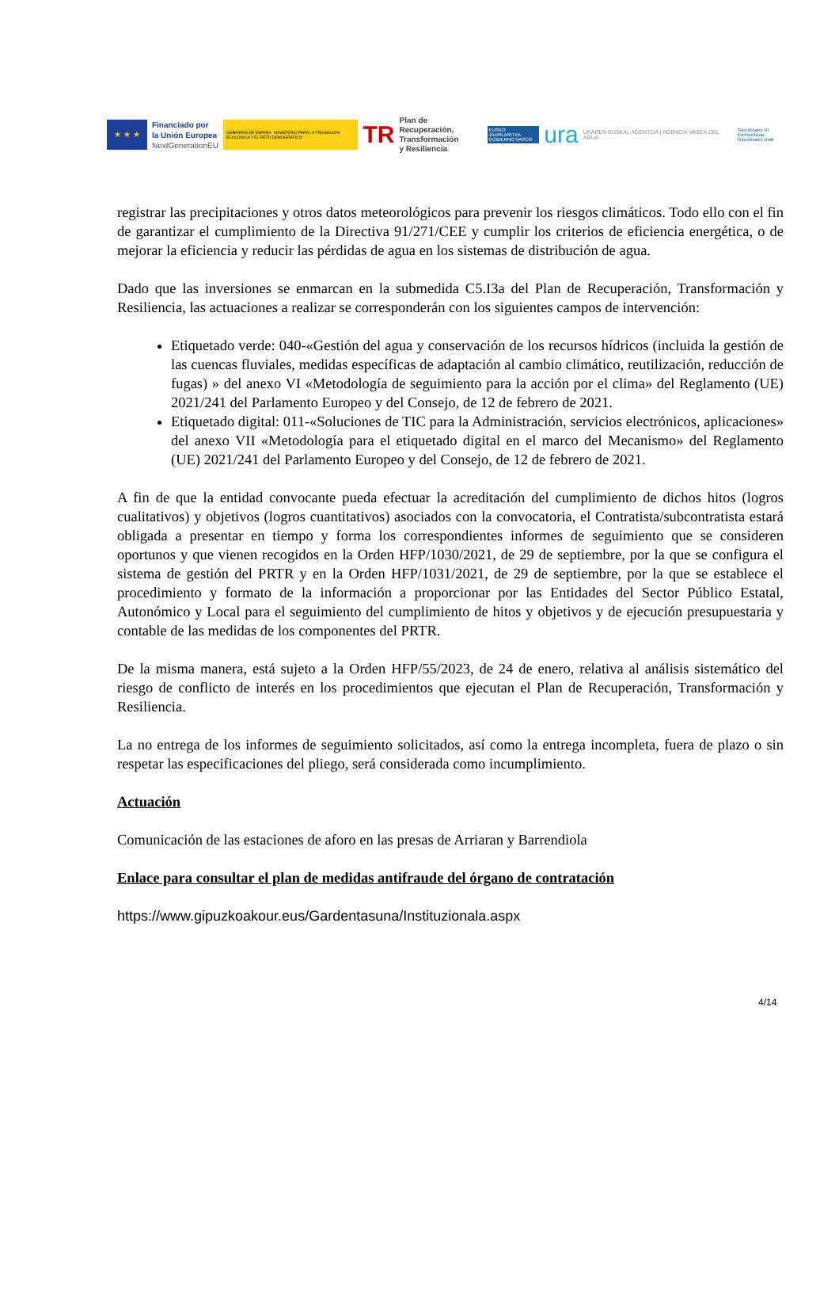★ ★ ★
Financiado por
la Unión Europea
NextGenerationEU
GOBIERNO DE ESPAÑA MINISTERIO PARA LA TRANSICIÓN ECOLÓGICA Y EL RETO DEMOGRÁFICO
TR
Plan de Recuperación,
Transformación
y Resiliencia
EUSKO JAURLARITZA
GOBIERNO VASCO
ura
URAREN EUSKAL AGENTZIA | AGENCIA VASCA DEL AGUA
Gipuzkoako Ur Kontsortzioa
Gipuzkoako Urak
registrar las precipitaciones y otros datos meteorológicos para prevenir los riesgos climáticos. Todo ello con el fin de garantizar el cumplimiento de la Directiva 91/271/CEE y cumplir los criterios de eficiencia energética, o de mejorar la eficiencia y reducir las pérdidas de agua en los sistemas de distribución de agua.
Dado que las inversiones se enmarcan en la submedida C5.I3a del Plan de Recuperación, Transformación y Resiliencia, las actuaciones a realizar se corresponderán con los siguientes campos de intervención:
Etiquetado verde: 040-«Gestión del agua y conservación de los recursos hídricos (incluida la gestión de las cuencas fluviales, medidas específicas de adaptación al cambio climático, reutilización, reducción de fugas) » del anexo VI «Metodología de seguimiento para la acción por el clima» del Reglamento (UE) 2021/241 del Parlamento Europeo y del Consejo, de 12 de febrero de 2021.
Etiquetado digital: 011-«Soluciones de TIC para la Administración, servicios electrónicos, aplicaciones» del anexo VII «Metodología para el etiquetado digital en el marco del Mecanismo» del Reglamento (UE) 2021/241 del Parlamento Europeo y del Consejo, de 12 de febrero de 2021.
A fin de que la entidad convocante pueda efectuar la acreditación del cumplimiento de dichos hitos (logros cualitativos) y objetivos (logros cuantitativos) asociados con la convocatoria, el Contratista/subcontratista estará obligada a presentar en tiempo y forma los correspondientes informes de seguimiento que se consideren oportunos y que vienen recogidos en la Orden HFP/1030/2021, de 29 de septiembre, por la que se configura el sistema de gestión del PRTR y en la Orden HFP/1031/2021, de 29 de septiembre, por la que se establece el procedimiento y formato de la información a proporcionar por las Entidades del Sector Público Estatal, Autonómico y Local para el seguimiento del cumplimiento de hitos y objetivos y de ejecución presupuestaria y contable de las medidas de los componentes del PRTR.
De la misma manera, está sujeto a la Orden HFP/55/2023, de 24 de enero, relativa al análisis sistemático del riesgo de conflicto de interés en los procedimientos que ejecutan el Plan de Recuperación, Transformación y Resiliencia.
La no entrega de los informes de seguimiento solicitados, así como la entrega incompleta, fuera de plazo o sin respetar las especificaciones del pliego, será considerada como incumplimiento.
Actuación
Comunicación de las estaciones de aforo en las presas de Arriaran y Barrendiola
Enlace para consultar el plan de medidas antifraude del órgano de contratación
https://www.gipuzkoakour.eus/Gardentasuna/Instituzionala.aspx
4/14